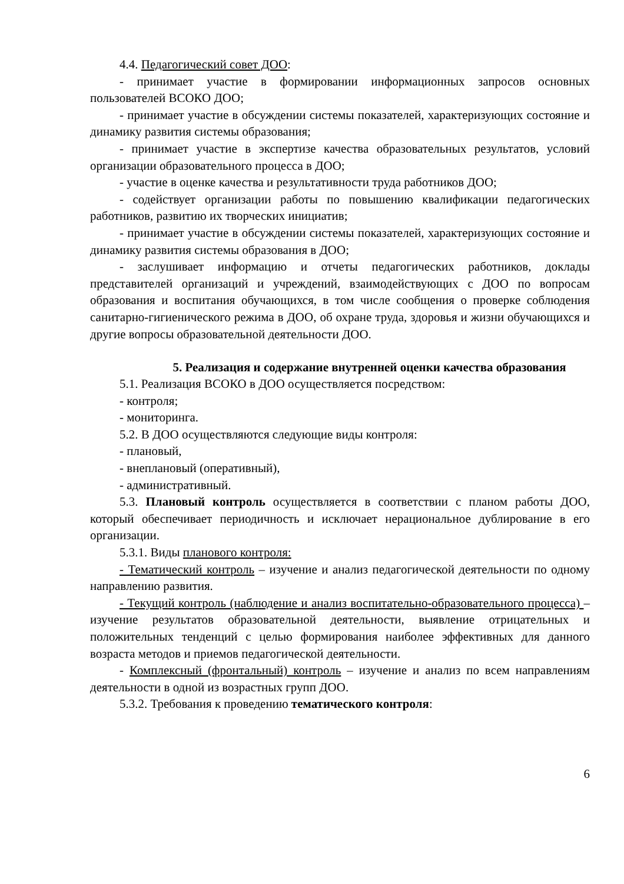4.4. Педагогический совет ДОО:
- принимает участие в формировании информационных запросов основных пользователей ВСОКО ДОО;
- принимает участие в обсуждении системы показателей, характеризующих состояние и динамику развития системы образования;
- принимает участие в экспертизе качества образовательных результатов, условий организации образовательного процесса в ДОО;
- участие в оценке качества и результативности труда работников ДОО;
- содействует организации работы по повышению квалификации педагогических работников, развитию их творческих инициатив;
- принимает участие в обсуждении системы показателей, характеризующих состояние и динамику развития системы образования в ДОО;
- заслушивает информацию и отчеты педагогических работников, доклады представителей организаций и учреждений, взаимодействующих с ДОО по вопросам образования и воспитания обучающихся, в том числе сообщения о проверке соблюдения санитарно-гигиенического режима в ДОО, об охране труда, здоровья и жизни обучающихся и другие вопросы образовательной деятельности ДОО.
5. Реализация и содержание внутренней оценки качества образования
5.1. Реализация ВСОКО в ДОО осуществляется посредством:
- контроля;
- мониторинга.
5.2. В ДОО осуществляются следующие виды контроля:
- плановый,
- внеплановый (оперативный),
- административный.
5.3. Плановый контроль осуществляется в соответствии с планом работы ДОО, который обеспечивает периодичность и исключает нерациональное дублирование в его организации.
5.3.1. Виды планового контроля:
- Тематический контроль – изучение и анализ педагогической деятельности по одному направлению развития.
- Текущий контроль (наблюдение и анализ воспитательно-образовательного процесса) – изучение результатов образовательной деятельности, выявление отрицательных и положительных тенденций с целью формирования наиболее эффективных для данного возраста методов и приемов педагогической деятельности.
- Комплексный (фронтальный) контроль – изучение и анализ по всем направлениям деятельности в одной из возрастных групп ДОО.
5.3.2. Требования к проведению тематического контроля:
6